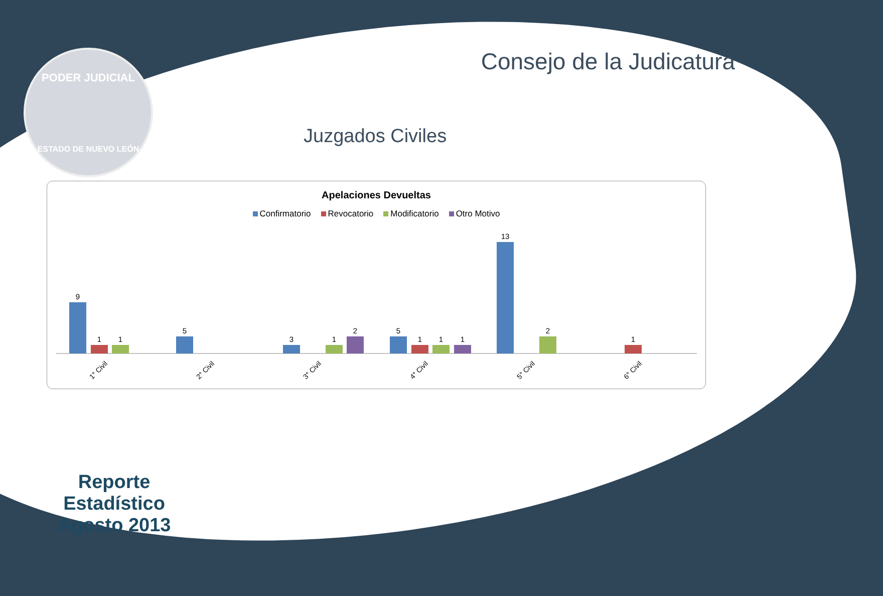PODER JUDICIAL
ESTADO DE NUEVO LEÓN
Consejo de la Judicatura
Juzgados Civiles
Apelaciones Devueltas
Confirmatorio Revocatorio Modificatorio Otro Motivo
9
1
1
5
3
1
2
5
1
1
1
13
2
1
1° Civil
2° Civil
3° Civil
4° Civil
5° Civil
6° Civil
Reporte Estadístico
Agosto 2013